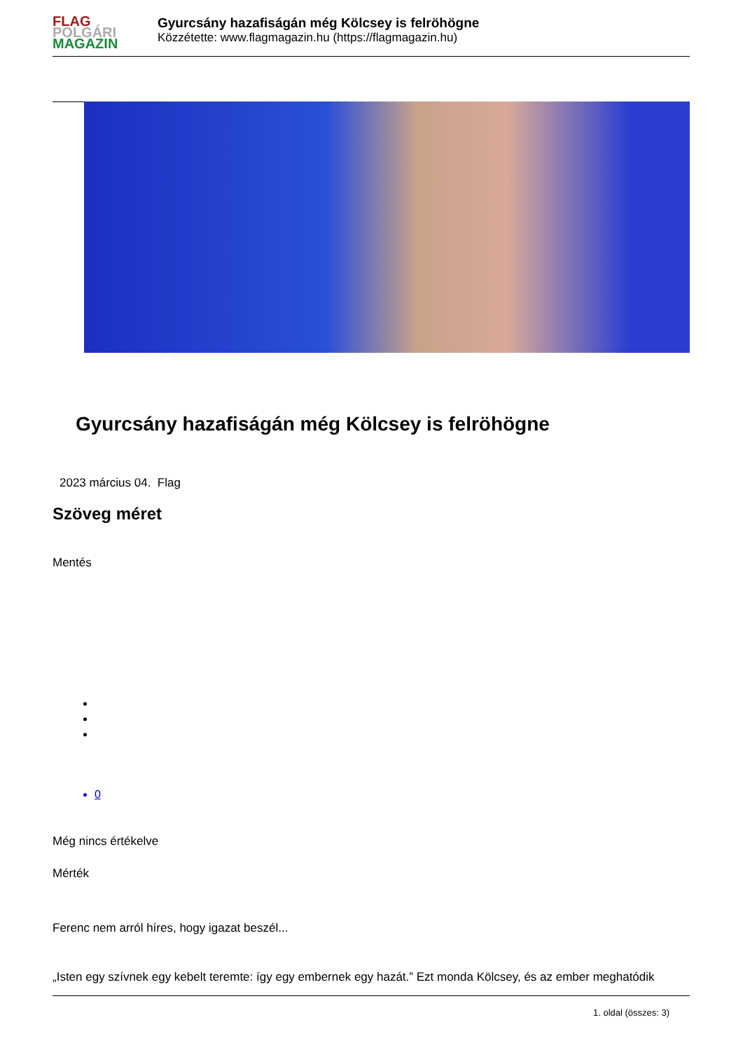FLAG
POLGÁRI
MAGAZIN
Gyurcsány hazafiságán még Kölcsey is felröhögne
Közzétette: www.flagmagazin.hu (https://flagmagazin.hu)
Gyurcsány hazafiságán még Kölcsey is felröhögne
2023 március 04. Flag
Szöveg méret
Mentés
0
Még nincs értékelve
Mérték
Ferenc nem arról híres, hogy igazat beszél...
„Isten egy szívnek egy kebelt teremte: így egy embernek egy hazát.” Ezt monda Kölcsey, és az ember meghatódik
1. oldal (összes: 3)